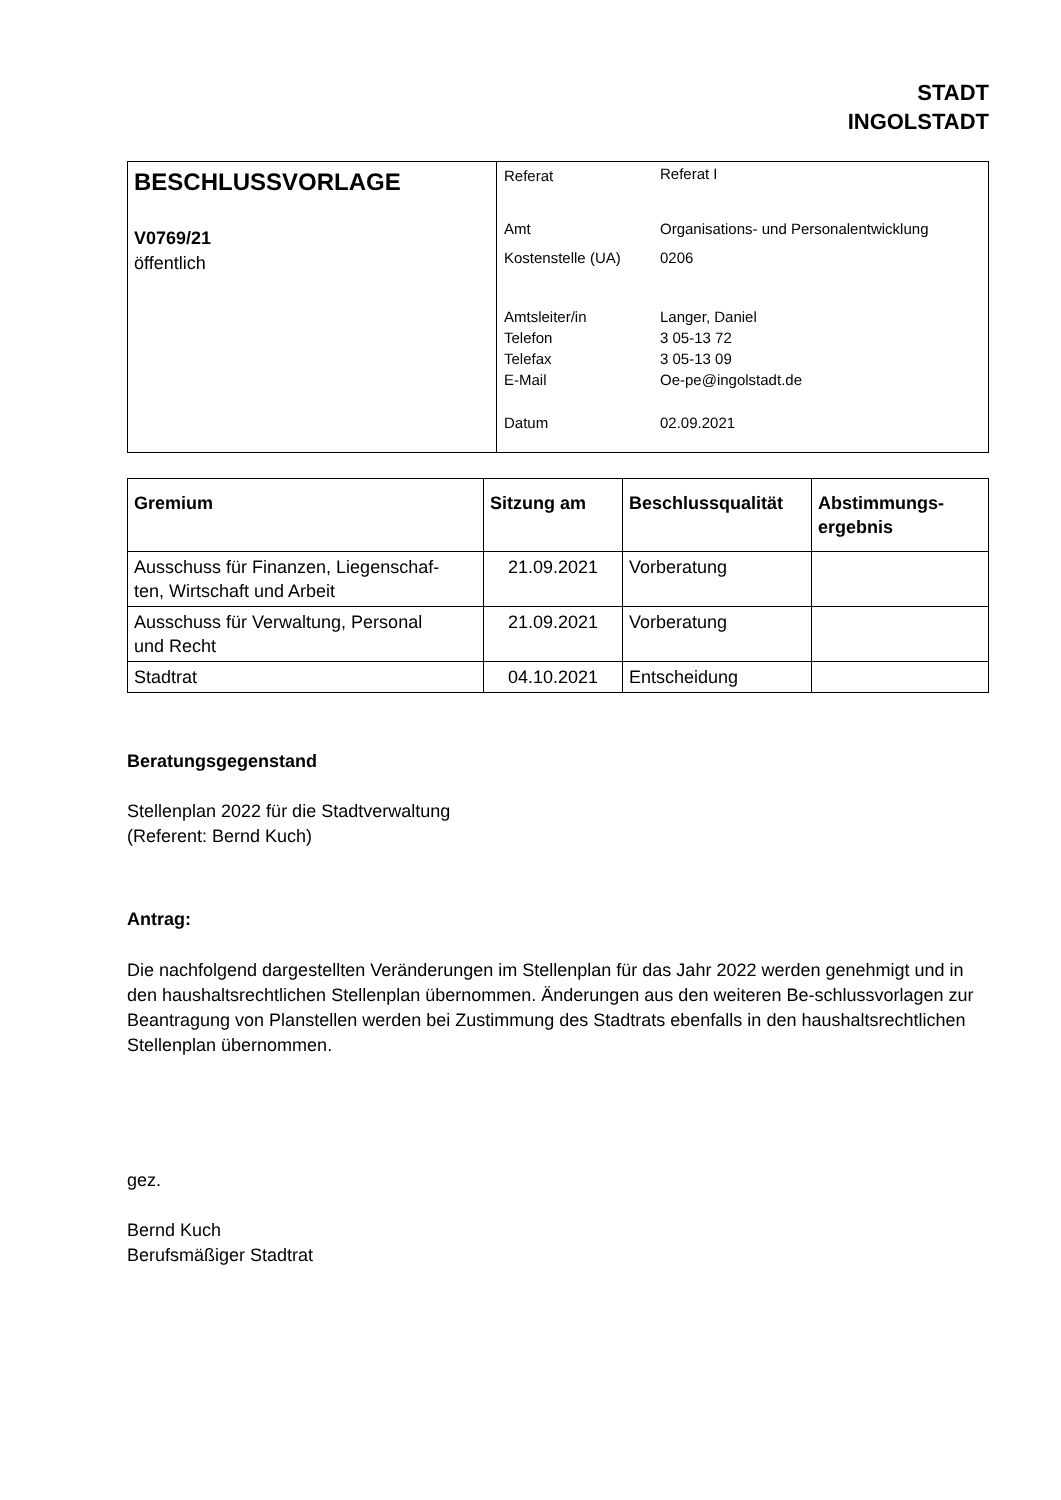STADT
INGOLSTADT
| BESCHLUSSVORLAGE V0769/21 öffentlich | / Referat / Referat I / / Amt / Organisations- und Personalentwicklung / / Kostenstelle (UA) / 0206 / / Amtsleiter/in / Langer, Daniel / / Telefon / 3 05-13 72 / / Telefax / 3 05-13 09 / / E-Mail / Oe-pe@ingolstadt.de / / Datum / 02.09.2021 / |
| Gremium | Sitzung am | Beschlussqualität | Abstimmungs- ergebnis |
| --- | --- | --- | --- |
| Ausschuss für Finanzen, Liegenschaf- ten, Wirtschaft und Arbeit | 21.09.2021 | Vorberatung | |
| Ausschuss für Verwaltung, Personal und Recht | 21.09.2021 | Vorberatung | |
| Stadtrat | 04.10.2021 | Entscheidung | |
Beratungsgegenstand
Stellenplan 2022 für die Stadtverwaltung
(Referent: Bernd Kuch)
Antrag:
Die nachfolgend dargestellten Veränderungen im Stellenplan für das Jahr 2022 werden genehmigt und in den haushaltsrechtlichen Stellenplan übernommen. Änderungen aus den weiteren Be-schlussvorlagen zur Beantragung von Planstellen werden bei Zustimmung des Stadtrats ebenfalls in den haushaltsrechtlichen Stellenplan übernommen.
gez.
Bernd Kuch
Berufsmäßiger Stadtrat